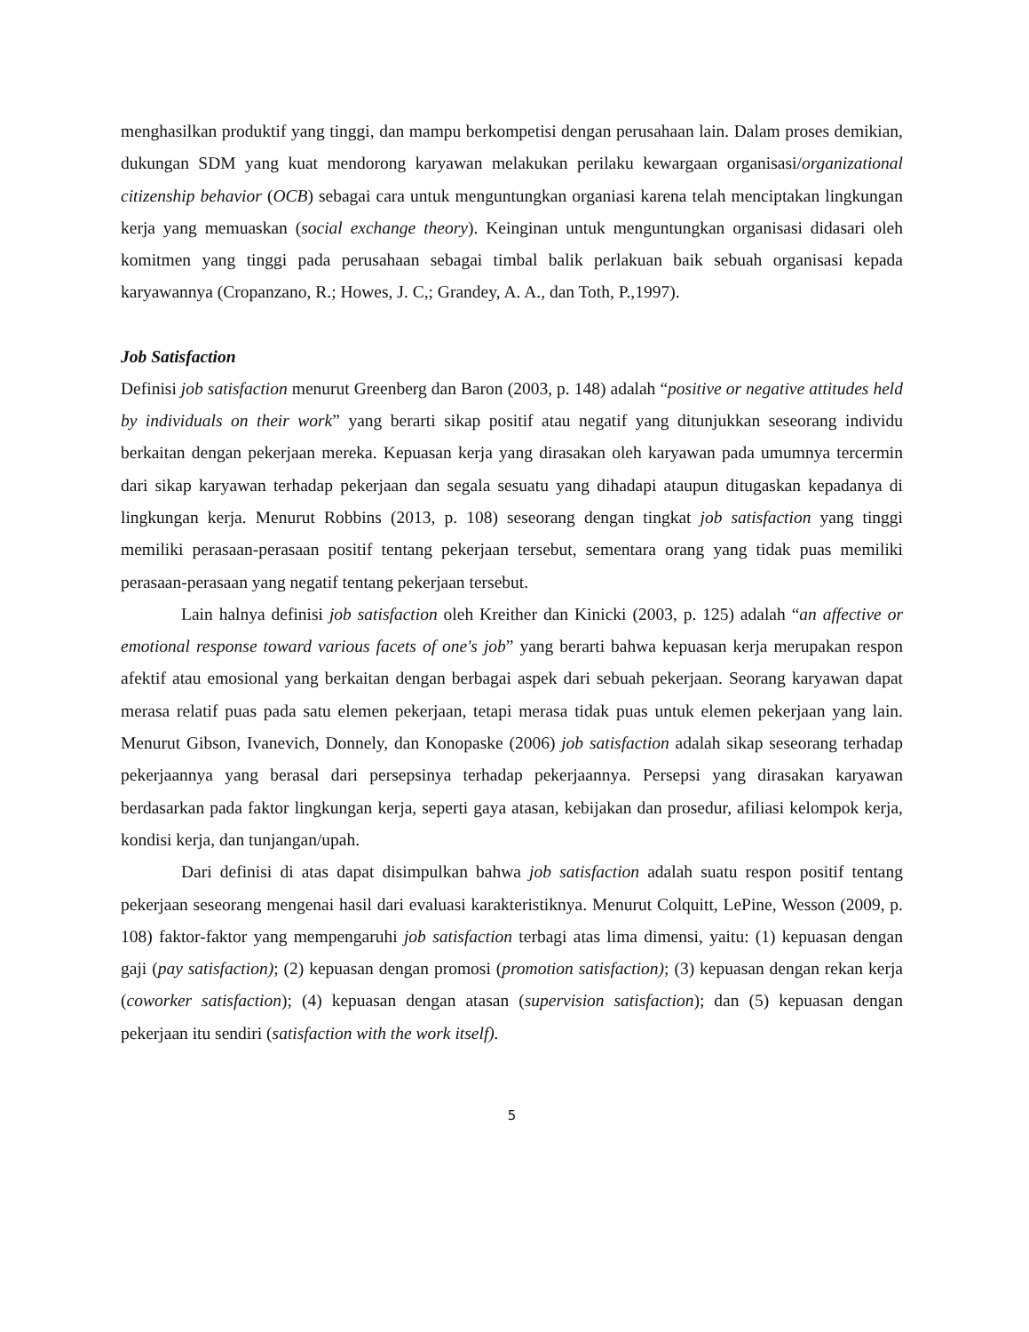menghasilkan produktif yang tinggi, dan mampu berkompetisi dengan perusahaan lain. Dalam proses demikian, dukungan SDM yang kuat mendorong karyawan melakukan perilaku kewargaan organisasi/organizational citizenship behavior (OCB) sebagai cara untuk menguntungkan organiasi karena telah menciptakan lingkungan kerja yang memuaskan (social exchange theory). Keinginan untuk menguntungkan organisasi didasari oleh komitmen yang tinggi pada perusahaan sebagai timbal balik perlakuan baik sebuah organisasi kepada karyawannya (Cropanzano, R.; Howes, J. C,; Grandey, A. A., dan Toth, P.,1997).
Job Satisfaction
Definisi job satisfaction menurut Greenberg dan Baron (2003, p. 148) adalah “positive or negative attitudes held by individuals on their work” yang berarti sikap positif atau negatif yang ditunjukkan seseorang individu berkaitan dengan pekerjaan mereka. Kepuasan kerja yang dirasakan oleh karyawan pada umumnya tercermin dari sikap karyawan terhadap pekerjaan dan segala sesuatu yang dihadapi ataupun ditugaskan kepadanya di lingkungan kerja. Menurut Robbins (2013, p. 108) seseorang dengan tingkat job satisfaction yang tinggi memiliki perasaan-perasaan positif tentang pekerjaan tersebut, sementara orang yang tidak puas memiliki perasaan-perasaan yang negatif tentang pekerjaan tersebut.
Lain halnya definisi job satisfaction oleh Kreither dan Kinicki (2003, p. 125) adalah “an affective or emotional response toward various facets of one's job” yang berarti bahwa kepuasan kerja merupakan respon afektif atau emosional yang berkaitan dengan berbagai aspek dari sebuah pekerjaan. Seorang karyawan dapat merasa relatif puas pada satu elemen pekerjaan, tetapi merasa tidak puas untuk elemen pekerjaan yang lain. Menurut Gibson, Ivanevich, Donnely, dan Konopaske (2006) job satisfaction adalah sikap seseorang terhadap pekerjaannya yang berasal dari persepsinya terhadap pekerjaannya. Persepsi yang dirasakan karyawan berdasarkan pada faktor lingkungan kerja, seperti gaya atasan, kebijakan dan prosedur, afiliasi kelompok kerja, kondisi kerja, dan tunjangan/upah.
Dari definisi di atas dapat disimpulkan bahwa job satisfaction adalah suatu respon positif tentang pekerjaan seseorang mengenai hasil dari evaluasi karakteristiknya. Menurut Colquitt, LePine, Wesson (2009, p. 108) faktor-faktor yang mempengaruhi job satisfaction terbagi atas lima dimensi, yaitu: (1) kepuasan dengan gaji (pay satisfaction); (2) kepuasan dengan promosi (promotion satisfaction); (3) kepuasan dengan rekan kerja (coworker satisfaction); (4) kepuasan dengan atasan (supervision satisfaction); dan (5) kepuasan dengan pekerjaan itu sendiri (satisfaction with the work itself).
5